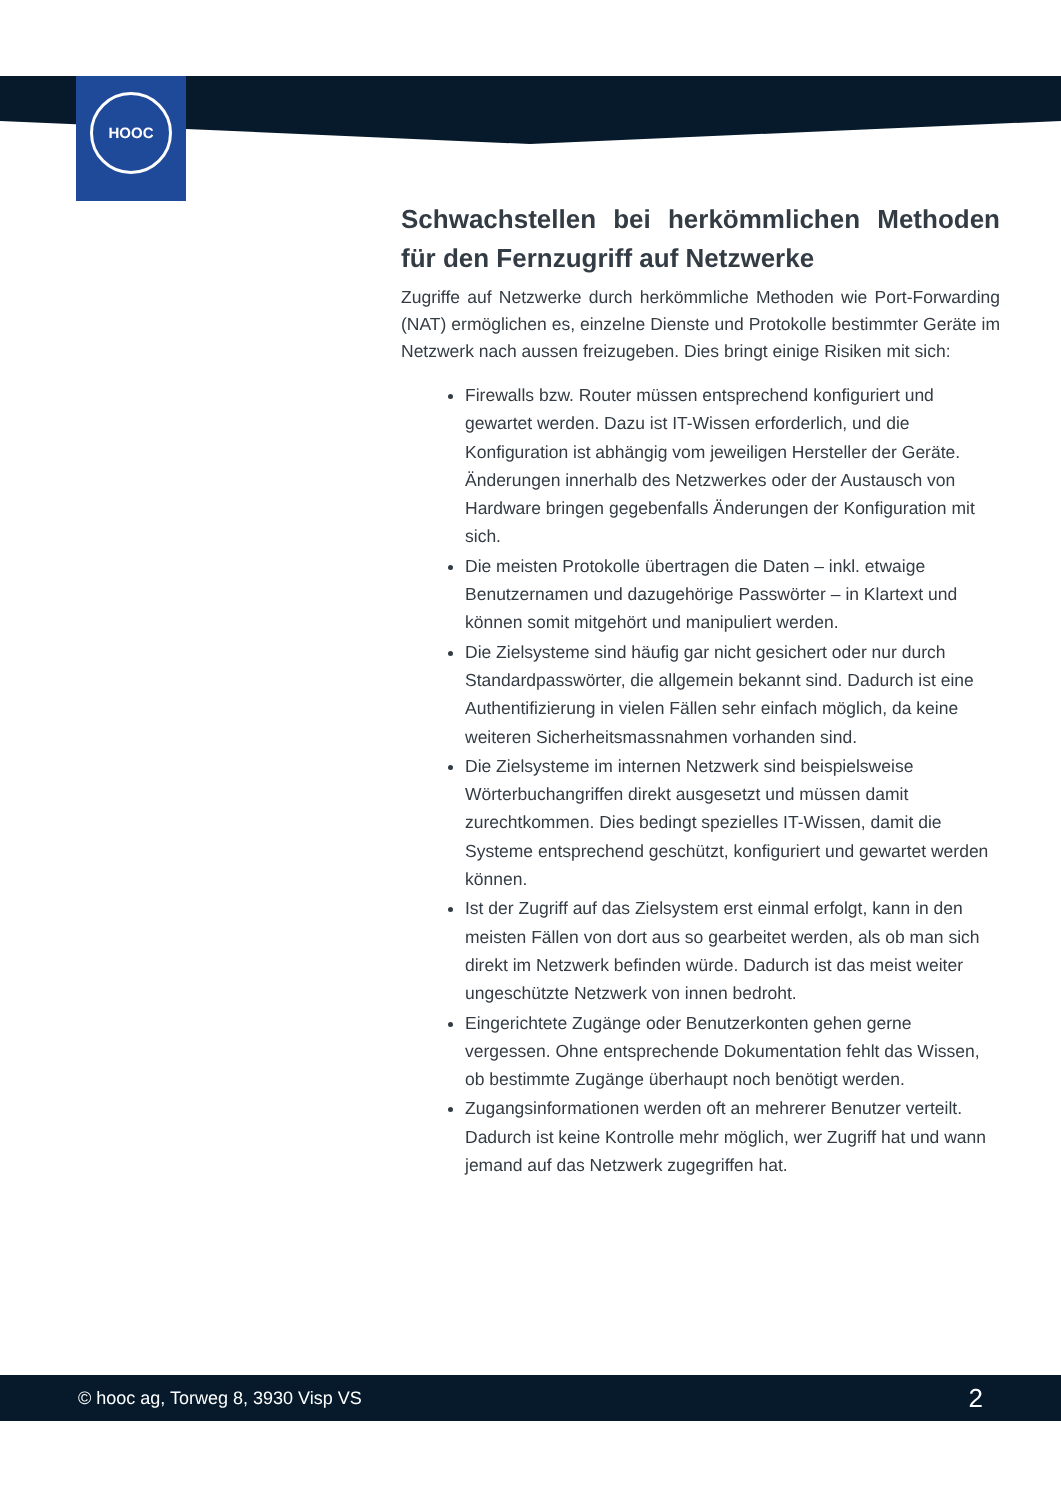HOOC
Schwachstellen bei herkömmlichen Methoden für den Fernzugriff auf Netzwerke
Zugriffe auf Netzwerke durch herkömmliche Methoden wie Port-Forwarding (NAT) ermöglichen es, einzelne Dienste und Protokolle bestimmter Geräte im Netzwerk nach aussen freizugeben. Dies bringt einige Risiken mit sich:
Firewalls bzw. Router müssen entsprechend konfiguriert und gewartet werden. Dazu ist IT-Wissen erforderlich, und die Konfiguration ist abhängig vom jeweiligen Hersteller der Geräte. Änderungen innerhalb des Netzwerkes oder der Austausch von Hardware bringen gegebenfalls Änderungen der Konfiguration mit sich.
Die meisten Protokolle übertragen die Daten – inkl. etwaige Benutzernamen und dazugehörige Passwörter – in Klartext und können somit mitgehört und manipuliert werden.
Die Zielsysteme sind häufig gar nicht gesichert oder nur durch Standardpasswörter, die allgemein bekannt sind. Dadurch ist eine Authentifizierung in vielen Fällen sehr einfach möglich, da keine weiteren Sicherheitsmassnahmen vorhanden sind.
Die Zielsysteme im internen Netzwerk sind beispielsweise Wörterbuchangriffen direkt ausgesetzt und müssen damit zurechtkommen. Dies bedingt spezielles IT-Wissen, damit die Systeme entsprechend geschützt, konfiguriert und gewartet werden können.
Ist der Zugriff auf das Zielsystem erst einmal erfolgt, kann in den meisten Fällen von dort aus so gearbeitet werden, als ob man sich direkt im Netzwerk befinden würde. Dadurch ist das meist weiter ungeschützte Netzwerk von innen bedroht.
Eingerichtete Zugänge oder Benutzerkonten gehen gerne vergessen. Ohne entsprechende Dokumentation fehlt das Wissen, ob bestimmte Zugänge überhaupt noch benötigt werden.
Zugangsinformationen werden oft an mehrerer Benutzer verteilt. Dadurch ist keine Kontrolle mehr möglich, wer Zugriff hat und wann jemand auf das Netzwerk zugegriffen hat.
© hooc ag, Torweg 8, 3930 Visp VS 2